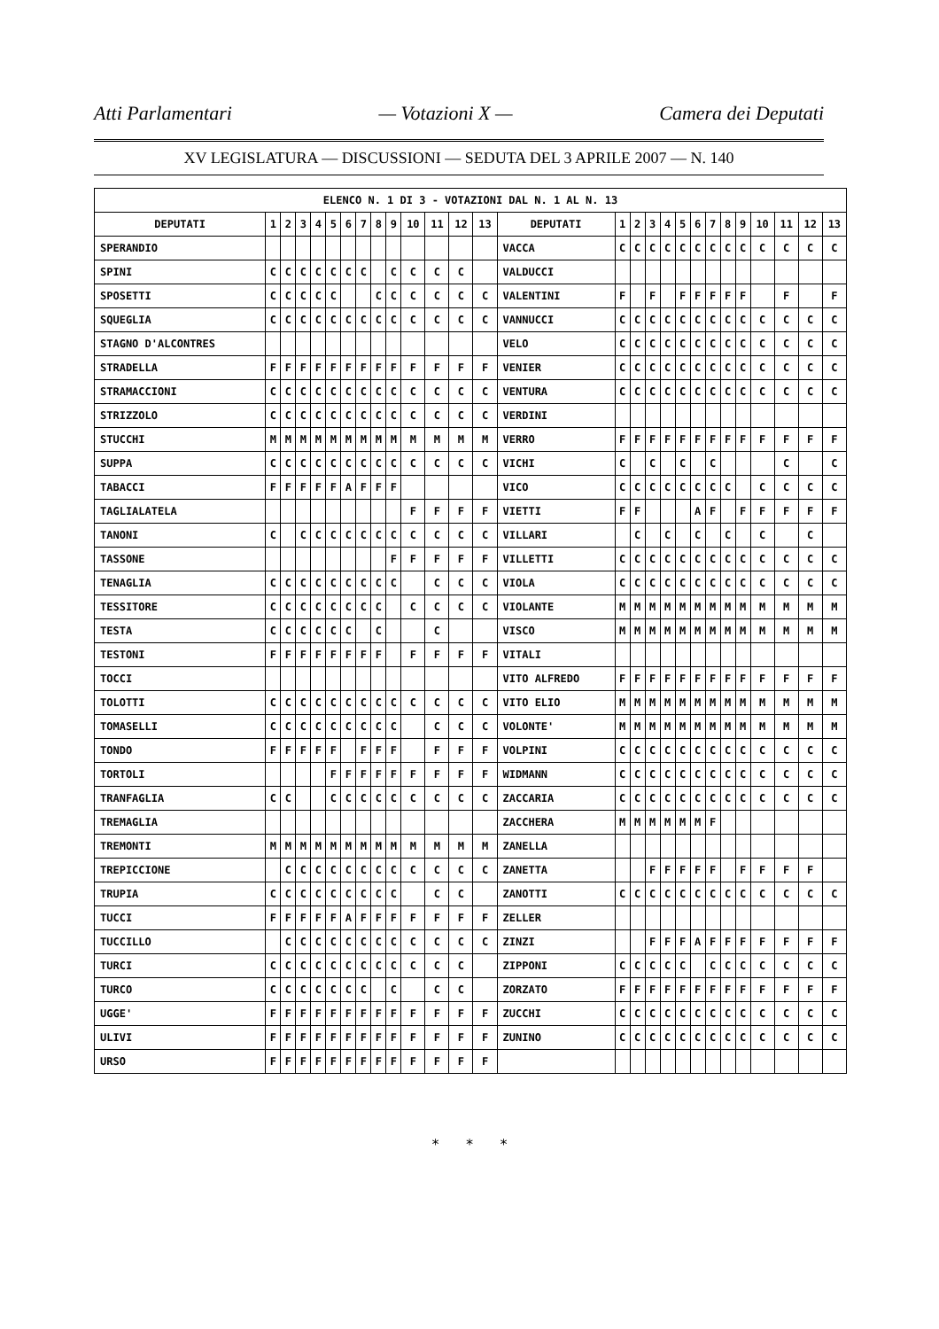Atti Parlamentari — Votazioni X — Camera dei Deputati
XV LEGISLATURA — DISCUSSIONI — SEDUTA DEL 3 APRILE 2007 — N. 140
| ELENCO N. 1 DI 3 - VOTAZIONI DAL N. 1 AL N. 13 | | | | | | | | | | | | | | | | | | | | | | | | | | | |
| --- | --- | --- | --- | --- | --- | --- | --- | --- | --- | --- | --- | --- | --- | --- | --- | --- | --- | --- | --- | --- | --- | --- | --- | --- | --- | --- | --- |
| DEPUTATI | 1 | 2 | 3 | 4 | 5 | 6 | 7 | 8 | 9 | 10 | 11 | 12 | 13 | DEPUTATI | 1 | 2 | 3 | 4 | 5 | 6 | 7 | 8 | 9 | 10 | 11 | 12 | 13 |
| SPERANDIO | | | | | | | | | | | | | | VACCA | C | C | C | C | C | C | C | C | C | C | C | C | C |
| SPINI | C | C | C | C | C | C | C | | C | C | C | C | | VALDUCCI | | | | | | | | | | | | | |
| SPOSETTI | C | C | C | C | C | | | C | C | C | C | C | C | VALENTINI | F | | F | | F | F | F | F | F | | F | | F |
| SQUEGLIA | C | C | C | C | C | C | C | C | C | C | C | C | C | VANNUCCI | C | C | C | C | C | C | C | C | C | C | C | C | C |
| STAGNO D'ALCONTRES | | | | | | | | | | | | | | VELO | C | C | C | C | C | C | C | C | C | C | C | C | C |
| STRADELLA | F | F | F | F | F | F | F | F | F | F | F | F | F | VENIER | C | C | C | C | C | C | C | C | C | C | C | C | C |
| STRAMACCIONI | C | C | C | C | C | C | C | C | C | C | C | C | C | VENTURA | C | C | C | C | C | C | C | C | C | C | C | C | C |
| STRIZZOLO | C | C | C | C | C | C | C | C | C | C | C | C | C | VERDINI | | | | | | | | | | | | | |
| STUCCHI | M | M | M | M | M | M | M | M | M | M | M | M | M | VERRO | F | F | F | F | F | F | F | F | F | F | F | F | F |
| SUPPA | C | C | C | C | C | C | C | C | C | C | C | C | C | VICHI | C | | C | | C | | C | | | | C | | C |
| TABACCI | F | F | F | F | F | A | F | F | F | | | | | VICO | C | C | C | C | C | C | C | C | | C | C | C | C |
| TAGLIALATELA | | | | | | | | | | F | F | F | F | VIETTI | F | F | | | | A | F | | F | F | F | F | F |
| TANONI | C | | C | C | C | C | C | C | C | C | C | C | C | VILLARI | | C | | C | | C | | C | | C | | C | |
| TASSONE | | | | | | | | | F | F | F | F | F | VILLETTI | C | C | C | C | C | C | C | C | C | C | C | C | C |
| TENAGLIA | C | C | C | C | C | C | C | C | C | | C | C | C | VIOLA | C | C | C | C | C | C | C | C | C | C | C | C | C |
| TESSITORE | C | C | C | C | C | C | C | C | | C | C | C | C | VIOLANTE | M | M | M | M | M | M | M | M | M | M | M | M | M |
| TESTA | C | C | C | C | C | C | | C | | | C | | | VISCO | M | M | M | M | M | M | M | M | M | M | M | M | M |
| TESTONI | F | F | F | F | F | F | F | F | | F | F | F | F | VITALI | | | | | | | | | | | | | |
| TOCCI | | | | | | | | | | | | | | VITO ALFREDO | F | F | F | F | F | F | F | F | F | F | F | F | F |
| TOLOTTI | C | C | C | C | C | C | C | C | C | C | C | C | C | VITO ELIO | M | M | M | M | M | M | M | M | M | M | M | M | M |
| TOMASELLI | C | C | C | C | C | C | C | C | C | | C | C | C | VOLONTE' | M | M | M | M | M | M | M | M | M | M | M | M | M |
| TONDO | F | F | F | F | F | | F | F | F | | F | F | F | VOLPINI | C | C | C | C | C | C | C | C | C | C | C | C | C |
| TORTOLI | | | | | F | F | F | F | F | F | F | F | F | WIDMANN | C | C | C | C | C | C | C | C | C | C | C | C | C |
| TRANFAGLIA | C | C | | | C | C | C | C | C | C | C | C | C | ZACCARIA | C | C | C | C | C | C | C | C | C | C | C | C | C |
| TREMAGLIA | | | | | | | | | | | | | | ZACCHERA | M | M | M | M | M | M | F | | | | | | |
| TREMONTI | M | M | M | M | M | M | M | M | M | M | M | M | M | ZANELLA | | | | | | | | | | | | | |
| TREPICCIONE | | C | C | C | C | C | C | C | C | C | C | C | C | ZANETTA | | | F | F | F | F | F | | F | F | F | F | |
| TRUPIA | C | C | C | C | C | C | C | C | C | | C | C | | ZANOTTI | C | C | C | C | C | C | C | C | C | C | C | C | C |
| TUCCI | F | F | F | F | F | A | F | F | F | F | F | F | F | ZELLER | | | | | | | | | | | | | |
| TUCCILLO | | C | C | C | C | C | C | C | C | C | C | C | C | ZINZI | | | F | F | F | A | F | F | F | F | F | F | F |
| TURCI | C | C | C | C | C | C | C | C | C | C | C | C | | ZIPPONI | C | C | C | C | C | | C | C | C | C | C | C | C |
| TURCO | C | C | C | C | C | C | C | | C | | C | C | | ZORZATO | F | F | F | F | F | F | F | F | F | F | F | F | F |
| UGGE' | F | F | F | F | F | F | F | F | F | F | F | F | F | ZUCCHI | C | C | C | C | C | C | C | C | C | C | C | C | C |
| ULIVI | F | F | F | F | F | F | F | F | F | F | F | F | F | ZUNINO | C | C | C | C | C | C | C | C | C | C | C | C | C |
| URSO | F | F | F | F | F | F | F | F | F | F | F | F | F | | | | | | | | | | | | | | |
* * *